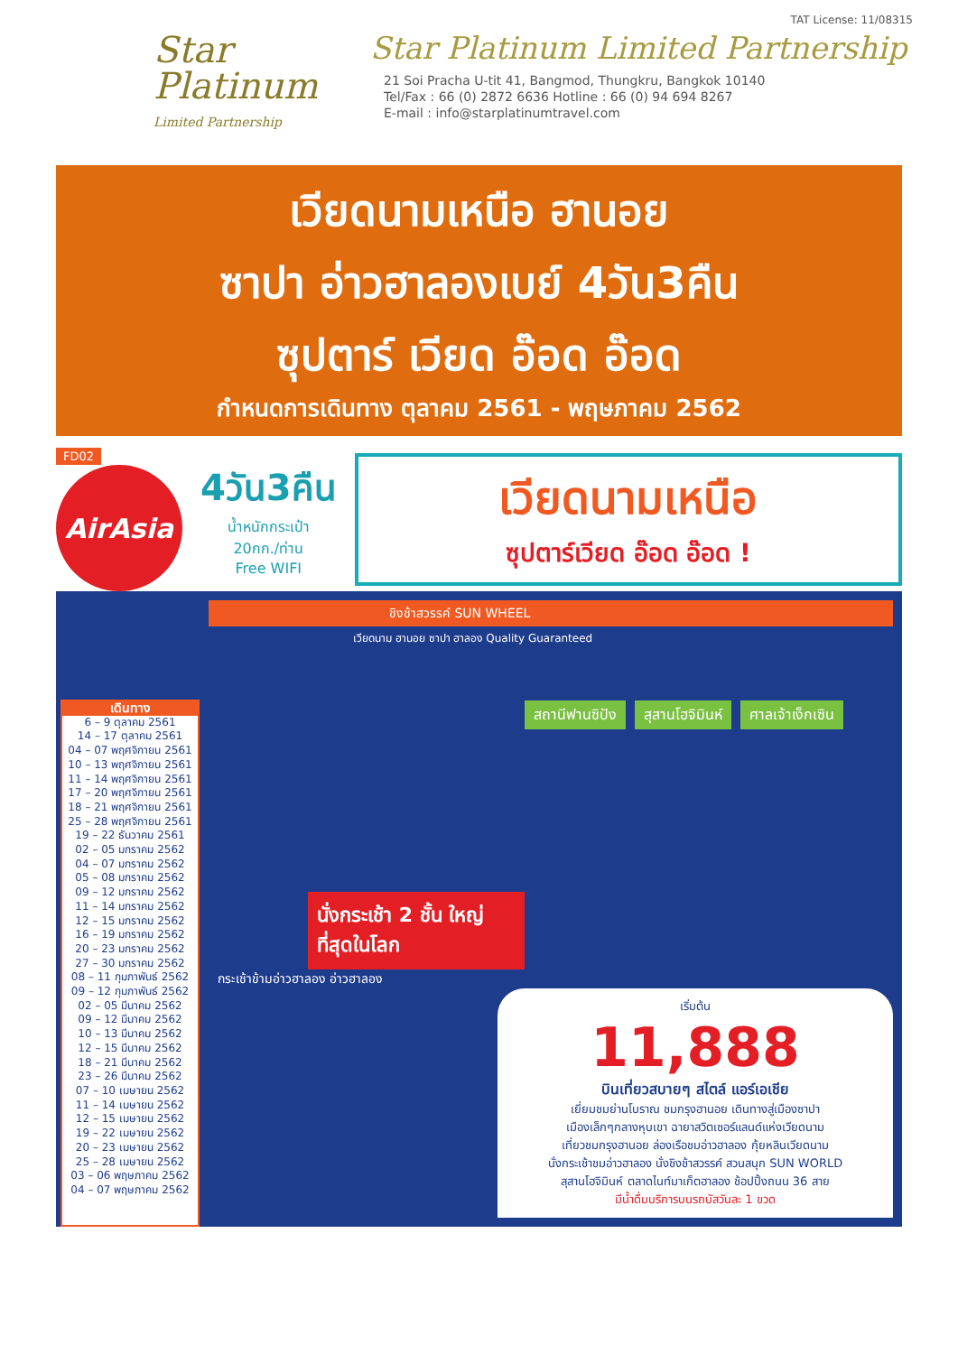Star Platinum
Limited Partnership
TAT License: 11/08315
Star Platinum Limited Partnership
21 Soi Pracha U-tit 41, Bangmod, Thungkru, Bangkok 10140
Tel/Fax : 66 (0) 2872 6636 Hotline : 66 (0) 94 694 8267
E-mail : info@starplatinumtravel.com
เวียดนามเหนือ ฮานอย
ซาปา อ่าวฮาลองเบย์ 4วัน3คืน
ซุปตาร์ เวียด อ๊อด อ๊อด
กำหนดการเดินทาง ตุลาคม 2561 - พฤษภาคม 2562
FD02
AirAsia
4วัน3คืน
น้ำหนักกระเป๋า
20กก./ท่าน
Free WIFI
เวียดนามเหนือ
ซุปตาร์เวียด อ๊อด อ๊อด !
เดินทาง
6 – 9 ตุลาคม 2561
14 – 17 ตุลาคม 2561
04 – 07 พฤศจิกายน 2561
10 – 13 พฤศจิกายน 2561
11 – 14 พฤศจิกายน 2561
17 – 20 พฤศจิกายน 2561
18 – 21 พฤศจิกายน 2561
25 – 28 พฤศจิกายน 2561
19 – 22 ธันวาคม 2561
02 – 05 มกราคม 2562
04 – 07 มกราคม 2562
05 – 08 มกราคม 2562
09 – 12 มกราคม 2562
11 – 14 มกราคม 2562
12 – 15 มกราคม 2562
16 – 19 มกราคม 2562
20 – 23 มกราคม 2562
27 – 30 มกราคม 2562
08 – 11 กุมภาพันธ์ 2562
09 – 12 กุมภาพันธ์ 2562
02 – 05 มีนาคม 2562
09 – 12 มีนาคม 2562
10 – 13 มีนาคม 2562
12 – 15 มีนาคม 2562
18 – 21 มีนาคม 2562
23 – 26 มีนาคม 2562
07 – 10 เมษายน 2562
11 – 14 เมษายน 2562
12 – 15 เมษายน 2562
19 – 22 เมษายน 2562
20 – 23 เมษายน 2562
25 – 28 เมษายน 2562
03 – 06 พฤษภาคม 2562
04 – 07 พฤษภาคม 2562
ชิงช้าสวรรค์ SUN WHEEL
เวียดนาม ฮานอย ซาปา ฮาลอง Quality Guaranteed
สถานีฟานซิปัง สุสานโฮจิมินห์ ศาลเจ้าเง็กเซิน
นั่งกระเช้า 2 ชั้น ใหญ่ที่สุดในโลก
กระเช้าข้ามอ่าวฮาลอง อ่าวฮาลอง
เริ่มต้น
11,888
บินเที่ยวสบายๆ สไตล์ แอร์เอเชีย
เยี่ยมชมย่านโบราณ ชมกรุงฮานอย เดินทางสู่เมืองซาปา
เมืองเล็กๆกลางหุบเขา ฉายาสวิตเซอร์แลนด์แห่งเวียดนาม
เที่ยวชมกรุงฮานอย ล่องเรือชมอ่าวฮาลอง กุ้ยหลินเวียดนาม
นั่งกระเช้าชมอ่าวฮาลอง นั่งชิงช้าสวรรค์ สวนสนุก SUN WORLD
สุสานโฮจิมินห์ ตลาดไนท์มาเก็ตฮาลอง ช้อปปิ้งถนน 36 สาย
มีน้ำดื่มบริการบนรถบัสวันละ 1 ขวด